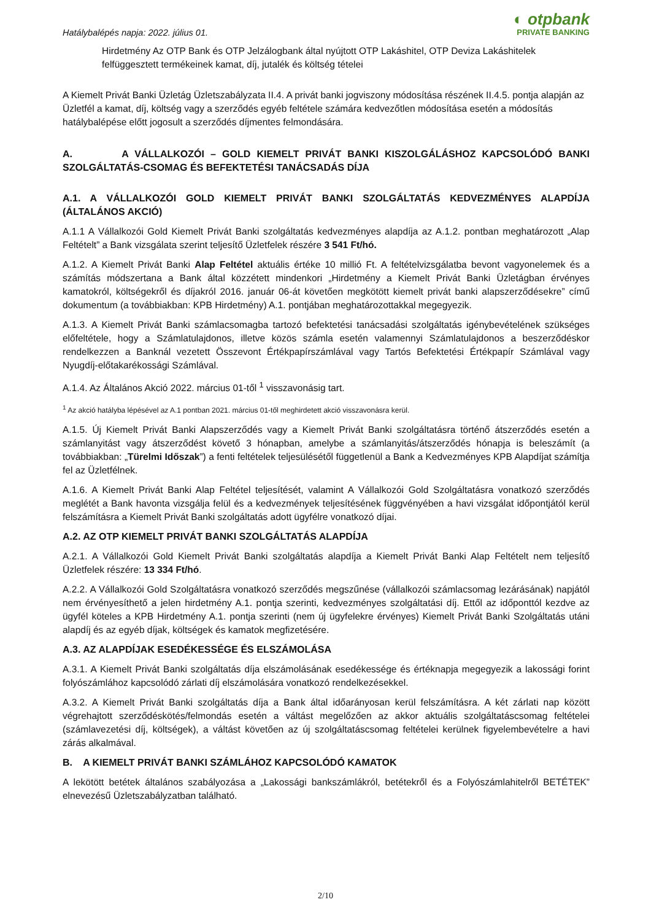Hatálybalépés napja: 2022. július 01.
◐ otpbank
PRIVATE BANKING
Hirdetmény Az OTP Bank és OTP Jelzálogbank által nyújtott OTP Lakáshitel, OTP Deviza Lakáshitelek felfüggesztett termékeinek kamat, díj, jutalék és költség tételei
A Kiemelt Privát Banki Üzletág Üzletszabályzata II.4. A privát banki jogviszony módosítása részének II.4.5. pontja alapján az Üzletfél a kamat, díj, költség vagy a szerződés egyéb feltétele számára kedvezőtlen módosítása esetén a módosítás hatálybalépése előtt jogosult a szerződés díjmentes felmondására.
A. A VÁLLALKOZÓI – GOLD KIEMELT PRIVÁT BANKI KISZOLGÁLÁSHOZ KAPCSOLÓDÓ BANKI SZOLGÁLTATÁS-CSOMAG ÉS BEFEKTETÉSI TANÁCSADÁS DÍJA
A.1. A VÁLLALKOZÓI GOLD KIEMELT PRIVÁT BANKI SZOLGÁLTATÁS KEDVEZMÉNYES ALAPDÍJA (ÁLTALÁNOS AKCIÓ)
A.1.1 A Vállalkozói Gold Kiemelt Privát Banki szolgáltatás kedvezményes alapdíja az A.1.2. pontban meghatározott „Alap Feltételt” a Bank vizsgálata szerint teljesítő Üzletfelek részére 3 541 Ft/hó.
A.1.2. A Kiemelt Privát Banki Alap Feltétel aktuális értéke 10 millió Ft. A feltételvizsgálatba bevont vagyonelemek és a számítás módszertana a Bank által közzétett mindenkori „Hirdetmény a Kiemelt Privát Banki Üzletágban érvényes kamatokról, költségekről és díjakról 2016. január 06-át követően megkötött kiemelt privát banki alapszerződésekre” című dokumentum (a továbbiakban: KPB Hirdetmény) A.1. pontjában meghatározottakkal megegyezik.
A.1.3. A Kiemelt Privát Banki számlacsomagba tartozó befektetési tanácsadási szolgáltatás igénybevételének szükséges előfeltétele, hogy a Számlatulajdonos, illetve közös számla esetén valamennyi Számlatulajdonos a beszerződéskor rendelkezzen a Banknál vezetett Összevont Értékpapírszámlával vagy Tartós Befektetési Értékpapír Számlával vagy Nyugdíj-előtakarékossági Számlával.
A.1.4. Az Általános Akció 2022. március 01-től <sup>1</sup> visszavonásig tart.
<sup>1</sup> Az akció hatályba lépésével az A.1 pontban 2021. március 01-től meghirdetett akció visszavonásra kerül.
A.1.5. Új Kiemelt Privát Banki Alapszerződés vagy a Kiemelt Privát Banki szolgáltatásra történő átszerződés esetén a számlanyitást vagy átszerződést követő 3 hónapban, amelybe a számlanyitás/átszerződés hónapja is beleszámít (a továbbiakban: „Türelmi Időszak”) a fenti feltételek teljesülésétől függetlenül a Bank a Kedvezményes KPB Alapdíjat számítja fel az Üzletfélnek.
A.1.6. A Kiemelt Privát Banki Alap Feltétel teljesítését, valamint A Vállalkozói Gold Szolgáltatásra vonatkozó szerződés meglétét a Bank havonta vizsgálja felül és a kedvezmények teljesítésének függvényében a havi vizsgálat időpontjától kerül felszámításra a Kiemelt Privát Banki szolgáltatás adott ügyfélre vonatkozó díjai.
A.2. AZ OTP KIEMELT PRIVÁT BANKI SZOLGÁLTATÁS ALAPDÍJA
A.2.1. A Vállalkozói Gold Kiemelt Privát Banki szolgáltatás alapdíja a Kiemelt Privát Banki Alap Feltételt nem teljesítő Üzletfelek részére: 13 334 Ft/hó.
A.2.2. A Vállalkozói Gold Szolgáltatásra vonatkozó szerződés megszűnése (vállalkozói számlacsomag lezárásának) napjától nem érvényesíthető a jelen hirdetmény A.1. pontja szerinti, kedvezményes szolgáltatási díj. Ettől az időponttól kezdve az ügyfél köteles a KPB Hirdetmény A.1. pontja szerinti (nem új ügyfelekre érvényes) Kiemelt Privát Banki Szolgáltatás utáni alapdíj és az egyéb díjak, költségek és kamatok megfizetésére.
A.3. AZ ALAPDÍJAK ESEDÉKESSÉGE ÉS ELSZÁMOLÁSA
A.3.1. A Kiemelt Privát Banki szolgáltatás díja elszámolásának esedékessége és értéknapja megegyezik a lakossági forint folyószámlához kapcsolódó zárlati díj elszámolására vonatkozó rendelkezésekkel.
A.3.2. A Kiemelt Privát Banki szolgáltatás díja a Bank által időarányosan kerül felszámításra. A két zárlati nap között végrehajtott szerződéskötés/felmondás esetén a váltást megelőzően az akkor aktuális szolgáltatáscsomag feltételei (számlavezetési díj, költségek), a váltást követően az új szolgáltatáscsomag feltételei kerülnek figyelembevételre a havi zárás alkalmával.
B. A KIEMELT PRIVÁT BANKI SZÁMLÁHOZ KAPCSOLÓDÓ KAMATOK
A lekötött betétek általános szabályozása a „Lakossági bankszámlákról, betétekről és a Folyószámlahitelről BETÉTEK” elnevezésű Üzletszabályzatban található.
2/10